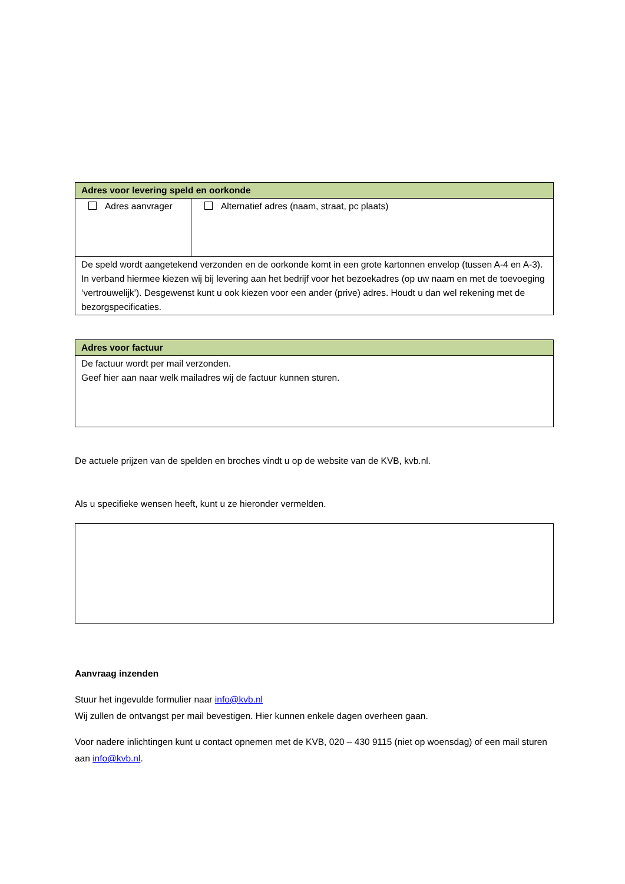| Adres voor levering speld en oorkonde | |
| --- | --- |
| Adres aanvrager | Alternatief adres (naam, straat, pc plaats) |
| De speld wordt aangetekend verzonden en de oorkonde komt in een grote kartonnen envelop (tussen A-4 en A-3). In verband hiermee kiezen wij bij levering aan het bedrijf voor het bezoekadres (op uw naam en met de toevoeging ‘vertrouwelijk’). Desgewenst kunt u ook kiezen voor een ander (prive) adres. Houdt u dan wel rekening met de bezorgspecificaties. | |
| Adres voor factuur |
| --- |
| De factuur wordt per mail verzonden. Geef hier aan naar welk mailadres wij de factuur kunnen sturen. |
De actuele prijzen van de spelden en broches vindt u op de website van de KVB, kvb.nl.
Als u specifieke wensen heeft, kunt u ze hieronder vermelden.
Aanvraag inzenden
Stuur het ingevulde formulier naar info@kvb.nl
Wij zullen de ontvangst per mail bevestigen. Hier kunnen enkele dagen overheen gaan.
Voor nadere inlichtingen kunt u contact opnemen met de KVB, 020 – 430 9115 (niet op woensdag) of een mail sturen aan info@kvb.nl.